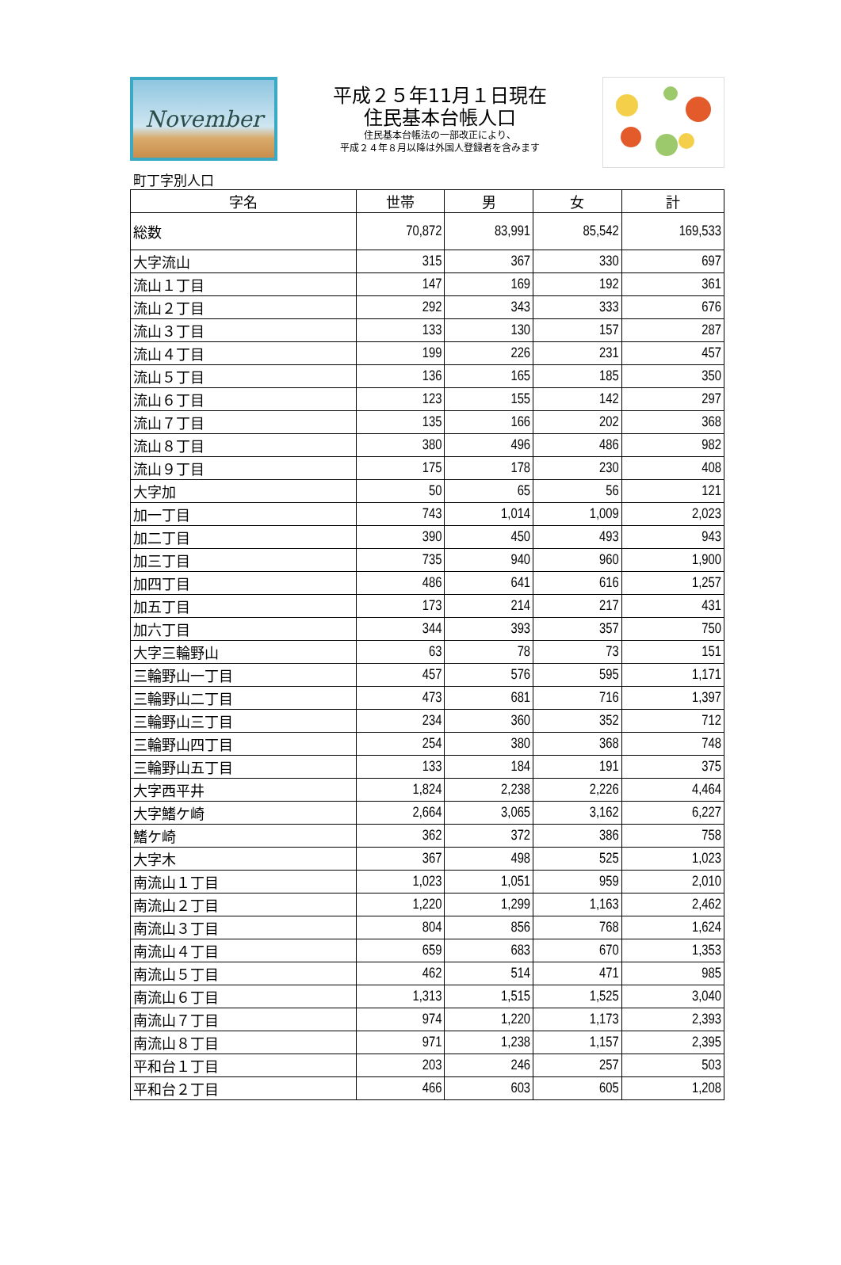November
平成２５年11月１日現在
住民基本台帳人口
住民基本台帳法の一部改正により、
平成２４年８月以降は外国人登録者を含みます
町丁字別人口
| 字名 | 世帯 | 男 | 女 | 計 |
| --- | --- | --- | --- | --- |
| 総数 | 70,872 | 83,991 | 85,542 | 169,533 |
| 大字流山 | 315 | 367 | 330 | 697 |
| 流山１丁目 | 147 | 169 | 192 | 361 |
| 流山２丁目 | 292 | 343 | 333 | 676 |
| 流山３丁目 | 133 | 130 | 157 | 287 |
| 流山４丁目 | 199 | 226 | 231 | 457 |
| 流山５丁目 | 136 | 165 | 185 | 350 |
| 流山６丁目 | 123 | 155 | 142 | 297 |
| 流山７丁目 | 135 | 166 | 202 | 368 |
| 流山８丁目 | 380 | 496 | 486 | 982 |
| 流山９丁目 | 175 | 178 | 230 | 408 |
| 大字加 | 50 | 65 | 56 | 121 |
| 加一丁目 | 743 | 1,014 | 1,009 | 2,023 |
| 加二丁目 | 390 | 450 | 493 | 943 |
| 加三丁目 | 735 | 940 | 960 | 1,900 |
| 加四丁目 | 486 | 641 | 616 | 1,257 |
| 加五丁目 | 173 | 214 | 217 | 431 |
| 加六丁目 | 344 | 393 | 357 | 750 |
| 大字三輪野山 | 63 | 78 | 73 | 151 |
| 三輪野山一丁目 | 457 | 576 | 595 | 1,171 |
| 三輪野山二丁目 | 473 | 681 | 716 | 1,397 |
| 三輪野山三丁目 | 234 | 360 | 352 | 712 |
| 三輪野山四丁目 | 254 | 380 | 368 | 748 |
| 三輪野山五丁目 | 133 | 184 | 191 | 375 |
| 大字西平井 | 1,824 | 2,238 | 2,226 | 4,464 |
| 大字鰭ケ崎 | 2,664 | 3,065 | 3,162 | 6,227 |
| 鰭ケ崎 | 362 | 372 | 386 | 758 |
| 大字木 | 367 | 498 | 525 | 1,023 |
| 南流山１丁目 | 1,023 | 1,051 | 959 | 2,010 |
| 南流山２丁目 | 1,220 | 1,299 | 1,163 | 2,462 |
| 南流山３丁目 | 804 | 856 | 768 | 1,624 |
| 南流山４丁目 | 659 | 683 | 670 | 1,353 |
| 南流山５丁目 | 462 | 514 | 471 | 985 |
| 南流山６丁目 | 1,313 | 1,515 | 1,525 | 3,040 |
| 南流山７丁目 | 974 | 1,220 | 1,173 | 2,393 |
| 南流山８丁目 | 971 | 1,238 | 1,157 | 2,395 |
| 平和台１丁目 | 203 | 246 | 257 | 503 |
| 平和台２丁目 | 466 | 603 | 605 | 1,208 |